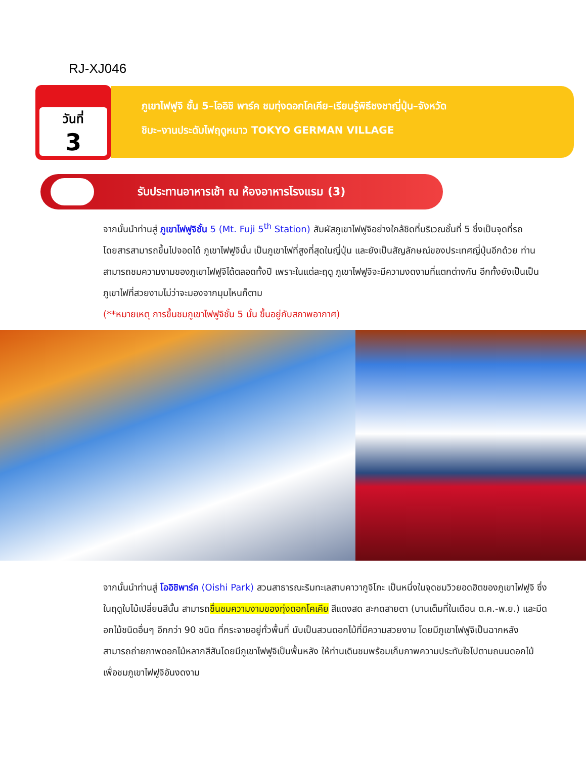RJ-XJ046
วันที่
3
ภูเขาไฟฟูจิ ชั้น 5–โออิชิ พาร์ค ชมทุ่งดอกโคเคีย–เรียนรู้พิธีชงชาญี่ปุ่น–จังหวัด
ชิบะ–งานประดับไฟฤดูหนาว TOKYO GERMAN VILLAGE
รับประทานอาหารเช้า ณ ห้องอาหารโรงแรม (3)
จากนั้นนำท่านสู่ ภูเขาไฟฟูจิชั้น 5 (Mt. Fuji 5<sup>th</sup> Station) สัมผัสภูเขาไฟฟูจิอย่างใกล้ชิดที่บริเวณชั้นที่ 5 ซึ่งเป็นจุดที่รถโดยสารสามารถขึ้นไปจอดได้ ภูเขาไฟฟูจินั้น เป็นภูเขาไฟที่สูงที่สุดในญี่ปุ่น และยังเป็นสัญลักษณ์ของประเทศญี่ปุ่นอีกด้วย ท่านสามารถชมความงามของภูเขาไฟฟูจิได้ตลอดทั้งปี เพราะในแต่ละฤดู ภูเขาไฟฟูจิจะมีความงดงามที่แตกต่างกัน อีกทั้งยังเป็นเป็นภูเขาไฟที่สวยงามไม่ว่าจะมองจากมุมไหนก็ตาม
(**หมายเหตุ การขึ้นชมภูเขาไฟฟูจิชั้น 5 นั้น ขึ้นอยู่กับสภาพอากาศ)
จากนั้นนำท่านสู่ โออิชิพาร์ค (Oishi Park) สวนสาธารณะริมทะเลสาบคาวากูจิโกะ เป็นหนึ่งในจุดชมวิวยอดฮิตของภูเขาไฟฟูจิ ซึ่งในฤดูใบไม้เปลี่ยนสีนั้น สามารถชื่นชมความงามของทุ่งดอกโคเคีย สีแดงสด สะกดสายตา (บานเต็มที่ในเดือน ต.ค.-พ.ย.) และมีดอกไม้ชนิดอื่นๆ อีกกว่า 90 ชนิด ที่กระจายอยู่ทั่วพื้นที่ นับเป็นสวนดอกไม้ที่มีความสวยงาม โดยมีภูเขาไฟฟูจิเป็นฉากหลัง สามารถถ่ายภาพดอกไม้หลากสีสันโดยมีภูเขาไฟฟูจิเป็นพื้นหลัง ให้ท่านเดินชมพร้อมเก็บภาพความประทับใจไปตามถนนดอกไม้ เพื่อชมภูเขาไฟฟูจิอันงดงาม